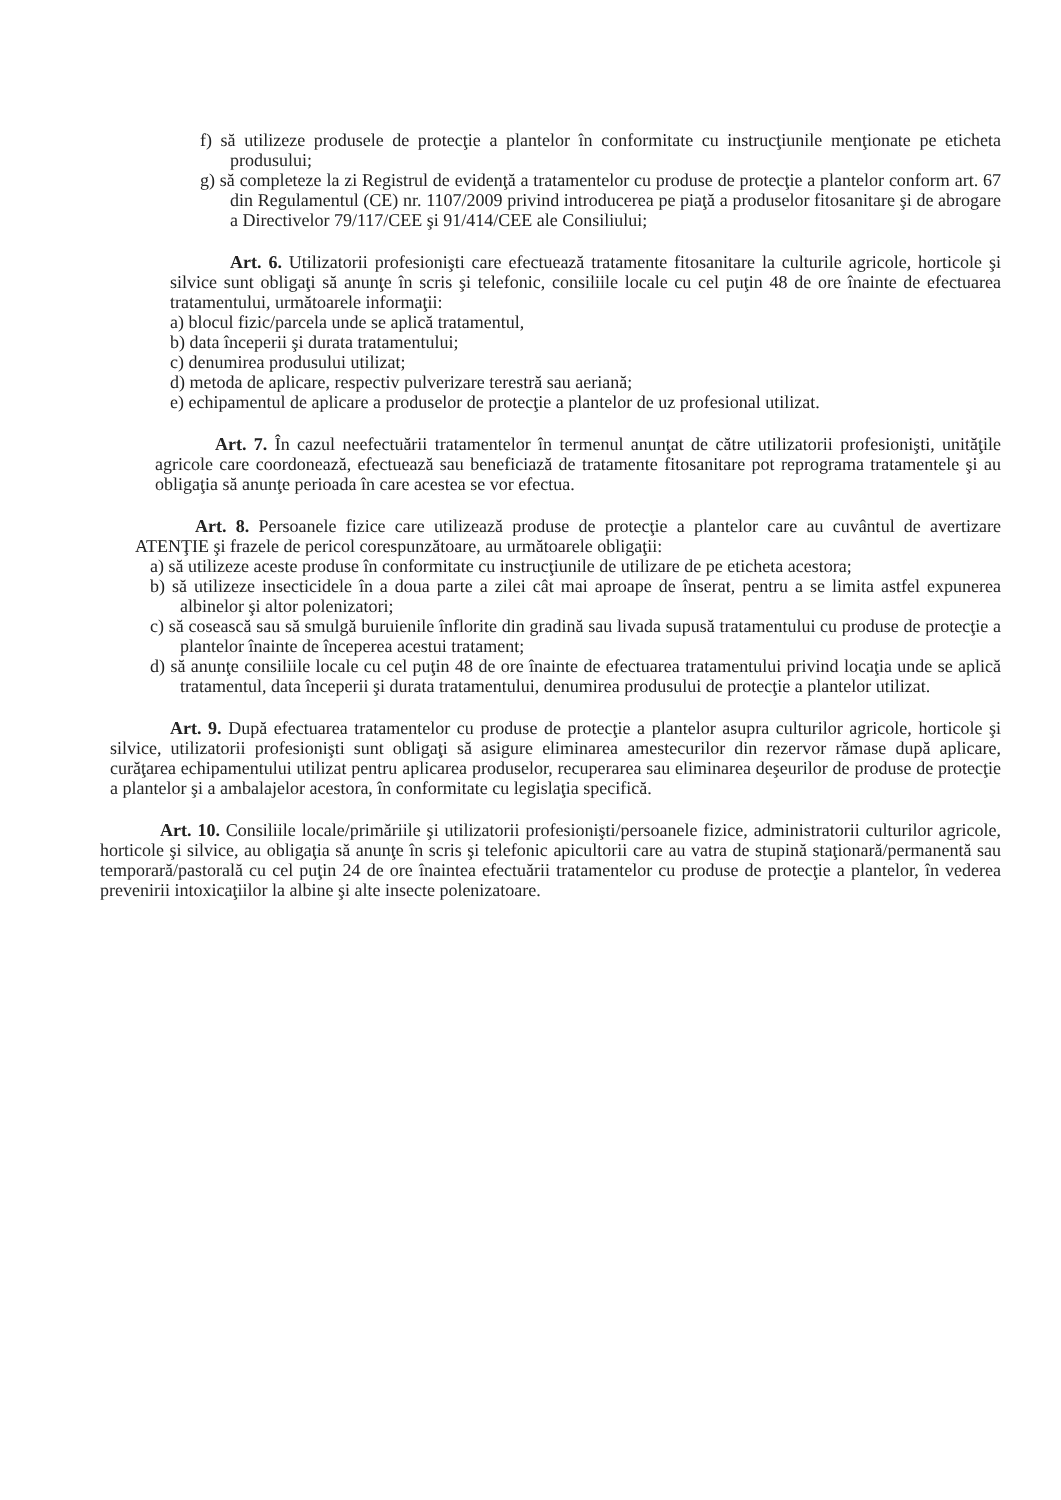f) să utilizeze produsele de protecţie a plantelor în conformitate cu instrucţiunile menţionate pe eticheta produsului;
g) să completeze la zi Registrul de evidenţă a tratamentelor cu produse de protecţie a plantelor conform art. 67 din Regulamentul (CE) nr. 1107/2009 privind introducerea pe piaţă a produselor fitosanitare şi de abrogare a Directivelor 79/117/CEE şi 91/414/CEE ale Consiliului;
Art. 6. Utilizatorii profesionişti care efectuează tratamente fitosanitare la culturile agricole, horticole şi silvice sunt obligaţi să anunţe în scris şi telefonic, consiliile locale cu cel puţin 48 de ore înainte de efectuarea tratamentului, următoarele informaţii:
a) blocul fizic/parcela unde se aplică tratamentul,
b) data începerii şi durata tratamentului;
c) denumirea produsului utilizat;
d) metoda de aplicare, respectiv pulverizare terestră sau aeriană;
e) echipamentul de aplicare a produselor de protecţie a plantelor de uz profesional utilizat.
Art. 7. În cazul neefectuării tratamentelor în termenul anunţat de către utilizatorii profesionişti, unităţile agricole care coordonează, efectuează sau beneficiază de tratamente fitosanitare pot reprograma tratamentele şi au obligaţia să anunţe perioada în care acestea se vor efectua.
Art. 8. Persoanele fizice care utilizează produse de protecţie a plantelor care au cuvântul de avertizare ATENŢIE şi frazele de pericol corespunzătoare, au următoarele obligaţii:
a) să utilizeze aceste produse în conformitate cu instrucţiunile de utilizare de pe eticheta acestora;
b) să utilizeze insecticidele în a doua parte a zilei cât mai aproape de înserat, pentru a se limita astfel expunerea albinelor şi altor polenizatori;
c) să cosească sau să smulgă buruienile înflorite din gradină sau livada supusă tratamentului cu produse de protecţie a plantelor înainte de începerea acestui tratament;
d) să anunţe consiliile locale cu cel puţin 48 de ore înainte de efectuarea tratamentului privind locaţia unde se aplică tratamentul, data începerii şi durata tratamentului, denumirea produsului de protecţie a plantelor utilizat.
Art. 9. După efectuarea tratamentelor cu produse de protecţie a plantelor asupra culturilor agricole, horticole şi silvice, utilizatorii profesionişti sunt obligaţi să asigure eliminarea amestecurilor din rezervor rămase după aplicare, curăţarea echipamentului utilizat pentru aplicarea produselor, recuperarea sau eliminarea deşeurilor de produse de protecţie a plantelor şi a ambalajelor acestora, în conformitate cu legislaţia specifică.
Art. 10. Consiliile locale/primăriile şi utilizatorii profesionişti/persoanele fizice, administratorii culturilor agricole, horticole şi silvice, au obligaţia să anunţe în scris şi telefonic apicultorii care au vatra de stupină staţionară/permanentă sau temporară/pastorală cu cel puţin 24 de ore înaintea efectuării tratamentelor cu produse de protecţie a plantelor, în vederea prevenirii intoxicaţiilor la albine şi alte insecte polenizatoare.